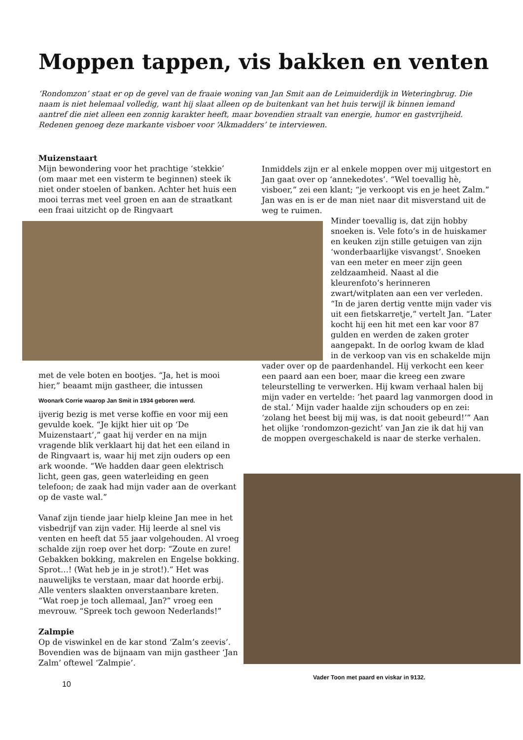Moppen tappen, vis bakken en venten
‘Rondomzon’ staat er op de gevel van de fraaie woning van Jan Smit aan de Leimuiderdijk in Weteringbrug. Die naam is niet helemaal volledig, want hij slaat alleen op de buitenkant van het huis terwijl ik binnen iemand aantref die niet alleen een zonnig karakter heeft, maar bovendien straalt van energie, humor en gastvrijheid. Redenen genoeg deze markante visboer voor ‘Alkmadders’ te interviewen.
Muizenstaart
Mijn bewondering voor het prachtige ‘stekkie’ (om maar met een visterm te beginnen) steek ik niet onder stoelen of banken. Achter het huis een mooi terras met veel groen en aan de straatkant een fraai uitzicht op de Ringvaart
met de vele boten en bootjes. “Ja, het is mooi hier,” beaamt mijn gastheer, die intussen
Woonark Corrie waarop Jan Smit in 1934 geboren werd.
ijverig bezig is met verse koffie en voor mij een gevulde koek. “Je kijkt hier uit op ‘De Muizenstaart’,” gaat hij verder en na mijn vragende blik verklaart hij dat het een eiland in de Ringvaart is, waar hij met zijn ouders op een ark woonde. “We hadden daar geen elektrisch licht, geen gas, geen waterleiding en geen telefoon; de zaak had mijn vader aan de overkant op de vaste wal.”
Vanaf zijn tiende jaar hielp kleine Jan mee in het visbedrijf van zijn vader. Hij leerde al snel vis venten en heeft dat 55 jaar volgehouden. Al vroeg schalde zijn roep over het dorp: “Zoute en zure! Gebakken bokking, makrelen en Engelse bokking. Sprot…! (Wat heb je in je strot!).” Het was nauwelijks te verstaan, maar dat hoorde erbij. Alle venters slaakten onverstaanbare kreten. “Wat roep je toch allemaal, Jan?” vroeg een mevrouw. “Spreek toch gewoon Nederlands!”
Zalmpie
Op de viswinkel en de kar stond ‘Zalm’s zeevis’. Bovendien was de bijnaam van mijn gastheer ‘Jan Zalm’ oftewel ‘Zalmpie’.
10
Inmiddels zijn er al enkele moppen over mij uitgestort en Jan gaat over op ‘annekedotes’. “Wel toevallig hè, visboer,” zei een klant; “je verkoopt vis en je heet Zalm.” Jan was en is er de man niet naar dit misverstand uit de weg te ruimen.
Minder toevallig is, dat zijn hobby snoeken is. Vele foto’s in de huiskamer en keuken zijn stille getuigen van zijn ‘wonderbaarlijke visvangst’. Snoeken van een meter en meer zijn geen zeldzaamheid. Naast al die kleurenfoto’s herinneren zwart/witplaten aan een ver verleden. “In de jaren dertig ventte mijn vader vis uit een fietskarretje,” vertelt Jan. “Later kocht hij een hit met een kar voor 87 gulden en werden de zaken groter aangepakt. In de oorlog kwam de klad in de verkoop van vis en schakelde mijn
vader over op de paardenhandel. Hij verkocht een keer een paard aan een boer, maar die kreeg een zware teleurstelling te verwerken. Hij kwam verhaal halen bij mijn vader en vertelde: ‘het paard lag vanmorgen dood in de stal.’ Mijn vader haalde zijn schouders op en zei: ‘zolang het beest bij mij was, is dat nooit gebeurd!’” Aan het olijke ‘rondomzon-gezicht’ van Jan zie ik dat hij van de moppen overgeschakeld is naar de sterke verhalen.
Vader Toon met paard en viskar in 9132.